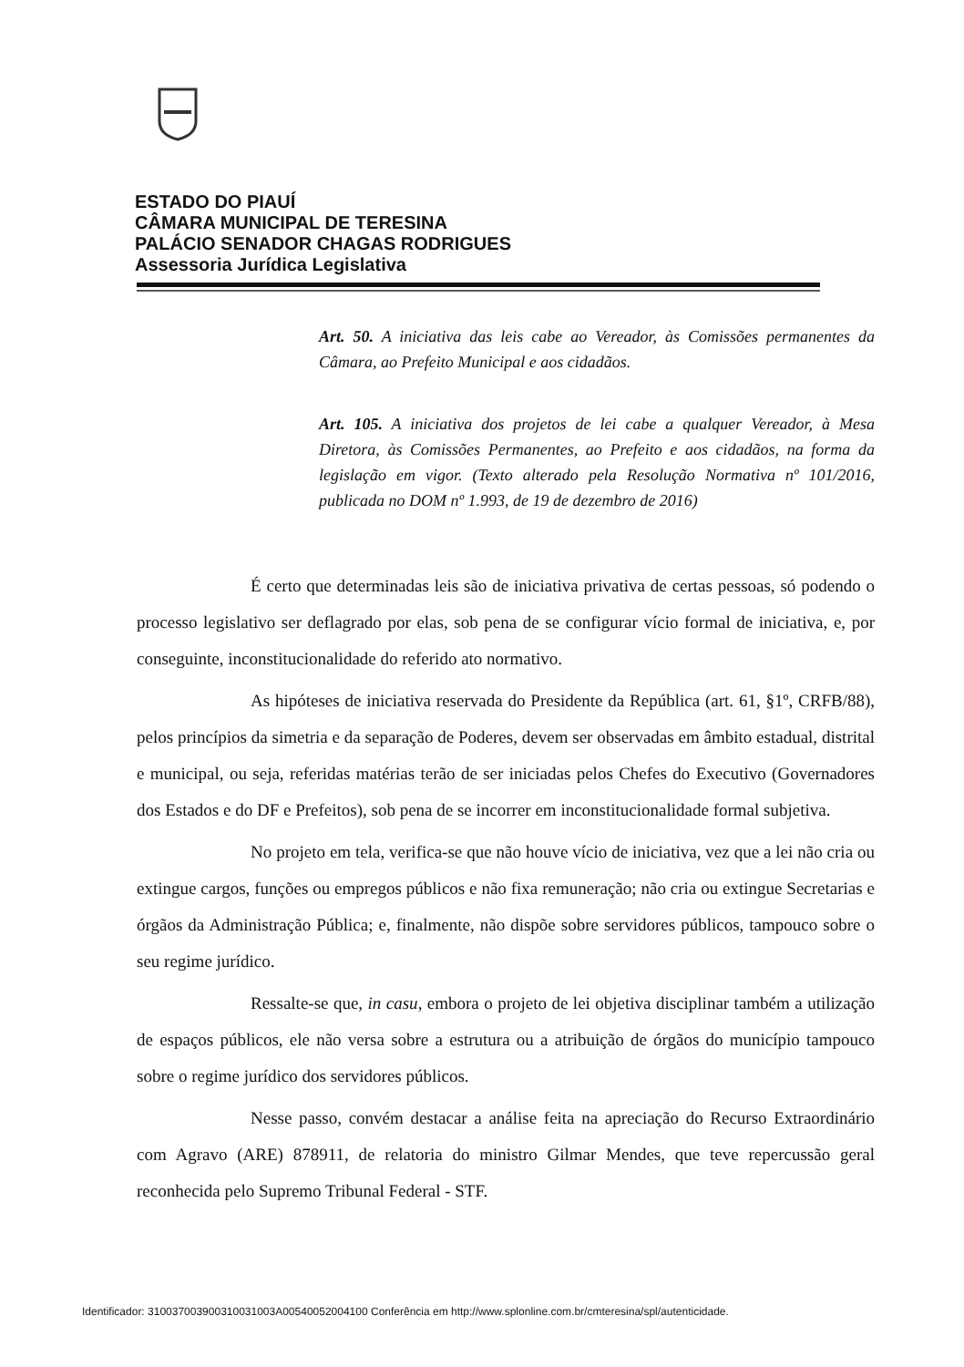ESTADO DO PIAUÍ
CÂMARA MUNICIPAL DE TERESINA
PALÁCIO SENADOR CHAGAS RODRIGUES
Assessoria Jurídica Legislativa
Art. 50. A iniciativa das leis cabe ao Vereador, às Comissões permanentes da Câmara, ao Prefeito Municipal e aos cidadãos.
Art. 105. A iniciativa dos projetos de lei cabe a qualquer Vereador, à Mesa Diretora, às Comissões Permanentes, ao Prefeito e aos cidadãos, na forma da legislação em vigor. (Texto alterado pela Resolução Normativa nº 101/2016, publicada no DOM nº 1.993, de 19 de dezembro de 2016)
É certo que determinadas leis são de iniciativa privativa de certas pessoas, só podendo o processo legislativo ser deflagrado por elas, sob pena de se configurar vício formal de iniciativa, e, por conseguinte, inconstitucionalidade do referido ato normativo.
As hipóteses de iniciativa reservada do Presidente da República (art. 61, §1º, CRFB/88), pelos princípios da simetria e da separação de Poderes, devem ser observadas em âmbito estadual, distrital e municipal, ou seja, referidas matérias terão de ser iniciadas pelos Chefes do Executivo (Governadores dos Estados e do DF e Prefeitos), sob pena de se incorrer em inconstitucionalidade formal subjetiva.
No projeto em tela, verifica-se que não houve vício de iniciativa, vez que a lei não cria ou extingue cargos, funções ou empregos públicos e não fixa remuneração; não cria ou extingue Secretarias e órgãos da Administração Pública; e, finalmente, não dispõe sobre servidores públicos, tampouco sobre o seu regime jurídico.
Ressalte-se que, in casu, embora o projeto de lei objetiva disciplinar também a utilização de espaços públicos, ele não versa sobre a estrutura ou a atribuição de órgãos do município tampouco sobre o regime jurídico dos servidores públicos.
Nesse passo, convém destacar a análise feita na apreciação do Recurso Extraordinário com Agravo (ARE) 878911, de relatoria do ministro Gilmar Mendes, que teve repercussão geral reconhecida pelo Supremo Tribunal Federal - STF.
Identificador: 310037003900310031003A00540052004100 Conferência em http://www.splonline.com.br/cmteresina/spl/autenticidade.